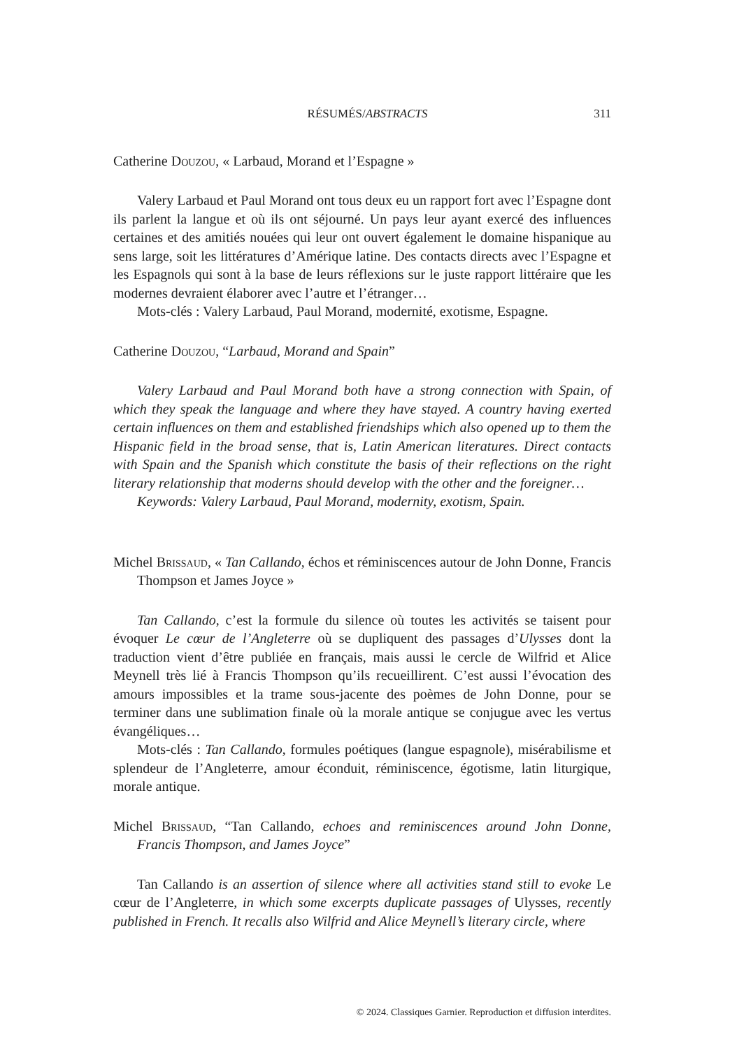RÉSUMÉS/ABSTRACTS 311
Catherine Douzou, « Larbaud, Morand et l’Espagne »
Valery Larbaud et Paul Morand ont tous deux eu un rapport fort avec l’Espagne dont ils parlent la langue et où ils ont séjourné. Un pays leur ayant exercé des influences certaines et des amitiés nouées qui leur ont ouvert également le domaine hispanique au sens large, soit les littératures d’Amérique latine. Des contacts directs avec l’Espagne et les Espagnols qui sont à la base de leurs réflexions sur le juste rapport littéraire que les modernes devraient élaborer avec l’autre et l’étranger…
Mots-clés : Valery Larbaud, Paul Morand, modernité, exotisme, Espagne.
Catherine Douzou, “Larbaud, Morand and Spain”
Valery Larbaud and Paul Morand both have a strong connection with Spain, of which they speak the language and where they have stayed. A country having exerted certain influences on them and established friendships which also opened up to them the Hispanic field in the broad sense, that is, Latin American literatures. Direct contacts with Spain and the Spanish which constitute the basis of their reflections on the right literary relationship that moderns should develop with the other and the foreigner…
Keywords: Valery Larbaud, Paul Morand, modernity, exotism, Spain.
Michel Brissaud, « Tan Callando, échos et réminiscences autour de John Donne, Francis Thompson et James Joyce »
Tan Callando, c’est la formule du silence où toutes les activités se taisent pour évoquer Le cœur de l’Angleterre où se dupliquent des passages d’Ulysses dont la traduction vient d’être publiée en français, mais aussi le cercle de Wilfrid et Alice Meynell très lié à Francis Thompson qu’ils recueillirent. C’est aussi l’évocation des amours impossibles et la trame sous-jacente des poèmes de John Donne, pour se terminer dans une sublimation finale où la morale antique se conjugue avec les vertus évangéliques…
Mots-clés : Tan Callando, formules poétiques (langue espagnole), misérabilisme et splendeur de l’Angleterre, amour éconduit, réminiscence, égotisme, latin liturgique, morale antique.
Michel Brissaud, “Tan Callando, echoes and reminiscences around John Donne, Francis Thompson, and James Joyce”
Tan Callando is an assertion of silence where all activities stand still to evoke Le cœur de l’Angleterre, in which some excerpts duplicate passages of Ulysses, recently published in French. It recalls also Wilfrid and Alice Meynell’s literary circle, where
© 2024. Classiques Garnier. Reproduction et diffusion interdites.